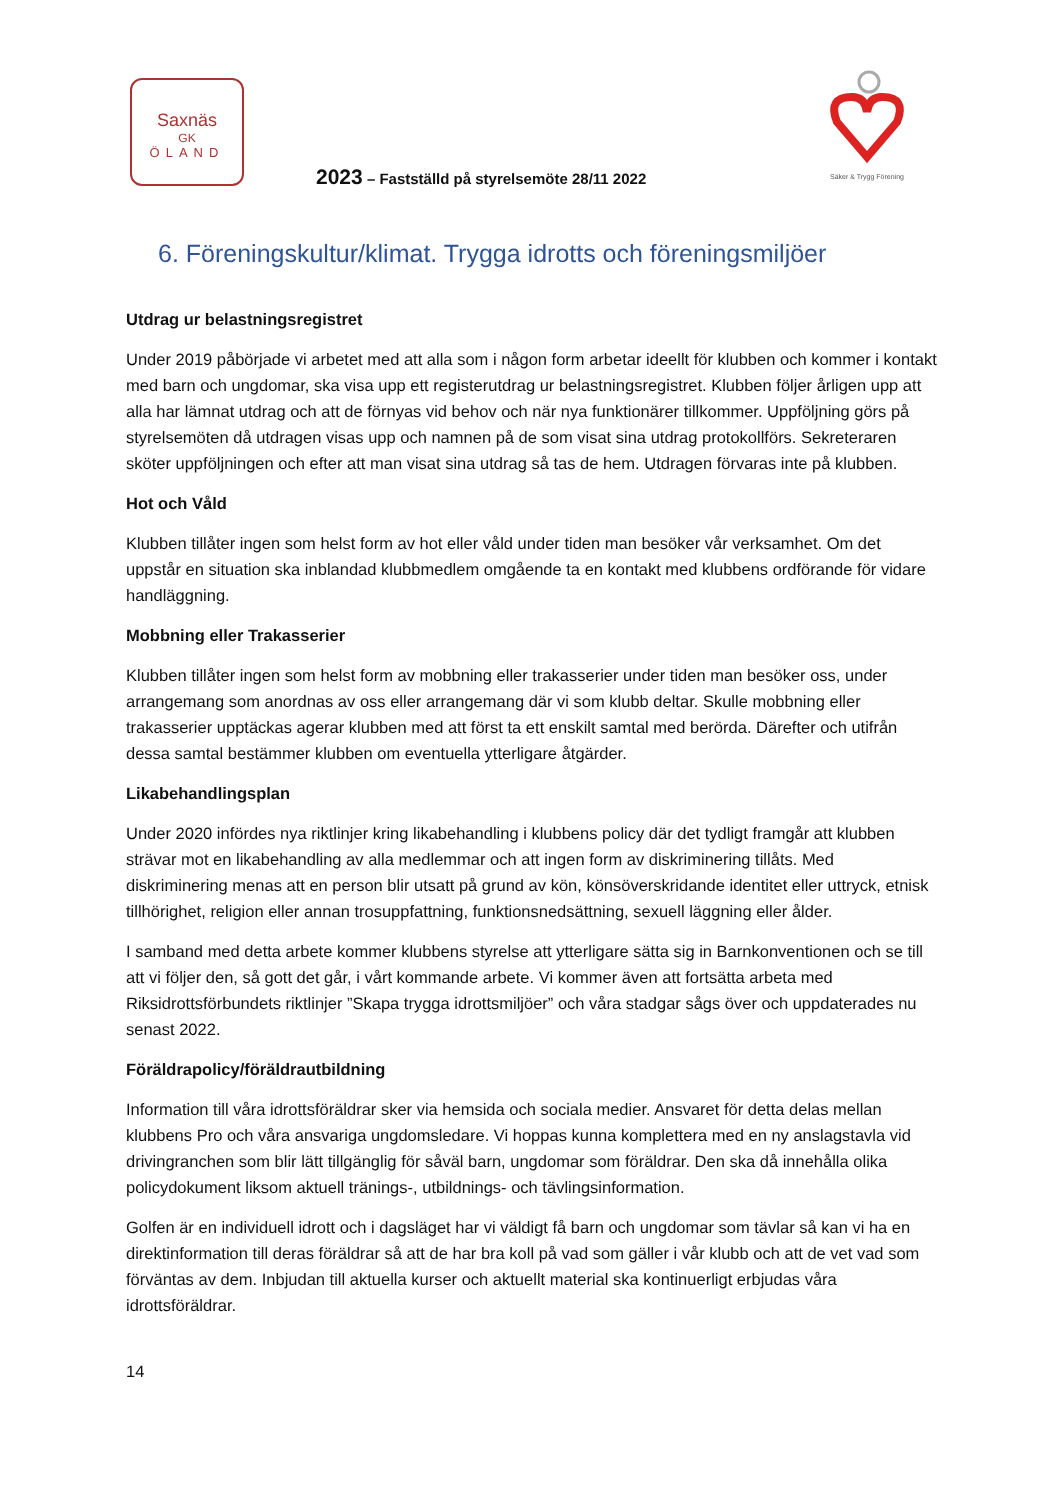Saxnäs
GK
ÖLAND
Säker & Trygg Förening
2023 – Fastställd på styrelsemöte 28/11 2022
6. Föreningskultur/klimat. Trygga idrotts och föreningsmiljöer
Utdrag ur belastningsregistret
Under 2019 påbörjade vi arbetet med att alla som i någon form arbetar ideellt för klubben och kommer i kontakt med barn och ungdomar, ska visa upp ett registerutdrag ur belastningsregistret. Klubben följer årligen upp att alla har lämnat utdrag och att de förnyas vid behov och när nya funktionärer tillkommer. Uppföljning görs på styrelsemöten då utdragen visas upp och namnen på de som visat sina utdrag protokollförs. Sekreteraren sköter uppföljningen och efter att man visat sina utdrag så tas de hem. Utdragen förvaras inte på klubben.
Hot och Våld
Klubben tillåter ingen som helst form av hot eller våld under tiden man besöker vår verksamhet. Om det uppstår en situation ska inblandad klubbmedlem omgående ta en kontakt med klubbens ordförande för vidare handläggning.
Mobbning eller Trakasserier
Klubben tillåter ingen som helst form av mobbning eller trakasserier under tiden man besöker oss, under arrangemang som anordnas av oss eller arrangemang där vi som klubb deltar. Skulle mobbning eller trakasserier upptäckas agerar klubben med att först ta ett enskilt samtal med berörda. Därefter och utifrån dessa samtal bestämmer klubben om eventuella ytterligare åtgärder.
Likabehandlingsplan
Under 2020 infördes nya riktlinjer kring likabehandling i klubbens policy där det tydligt framgår att klubben strävar mot en likabehandling av alla medlemmar och att ingen form av diskriminering tillåts. Med diskriminering menas att en person blir utsatt på grund av kön, könsöverskridande identitet eller uttryck, etnisk tillhörighet, religion eller annan trosuppfattning, funktionsnedsättning, sexuell läggning eller ålder.
I samband med detta arbete kommer klubbens styrelse att ytterligare sätta sig in Barnkonventionen och se till att vi följer den, så gott det går, i vårt kommande arbete. Vi kommer även att fortsätta arbeta med Riksidrottsförbundets riktlinjer ”Skapa trygga idrottsmiljöer” och våra stadgar sågs över och uppdaterades nu senast 2022.
Föräldrapolicy/föräldrautbildning
Information till våra idrottsföräldrar sker via hemsida och sociala medier. Ansvaret för detta delas mellan klubbens Pro och våra ansvariga ungdomsledare. Vi hoppas kunna komplettera med en ny anslagstavla vid drivingranchen som blir lätt tillgänglig för såväl barn, ungdomar som föräldrar. Den ska då innehålla olika policydokument liksom aktuell tränings-, utbildnings- och tävlingsinformation.
Golfen är en individuell idrott och i dagsläget har vi väldigt få barn och ungdomar som tävlar så kan vi ha en direktinformation till deras föräldrar så att de har bra koll på vad som gäller i vår klubb och att de vet vad som förväntas av dem. Inbjudan till aktuella kurser och aktuellt material ska kontinuerligt erbjudas våra idrottsföräldrar.
14